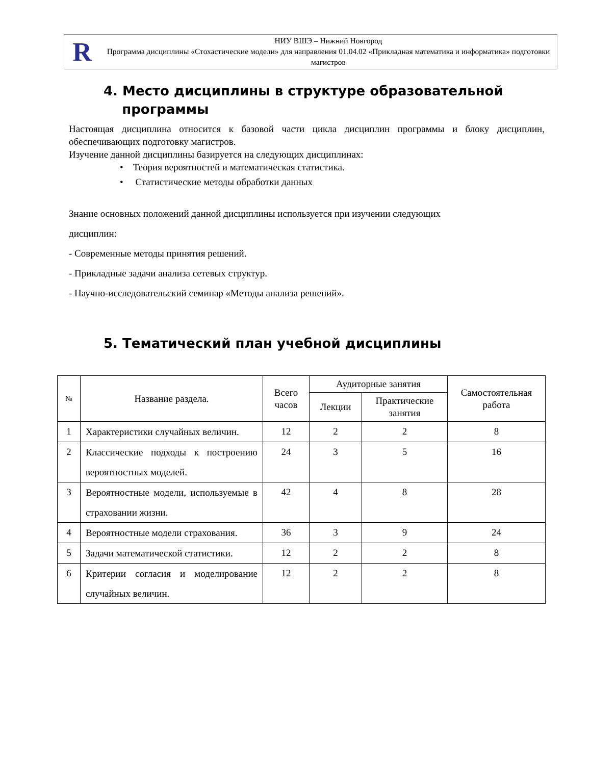R
НИУ ВШЭ – Нижний Новгород
Программа дисциплины «Стохастические модели» для направления 01.04.02 «Прикладная математика и информатика» подготовки магистров
4. Место дисциплины в структуре образовательной
программы
Настоящая дисциплина относится к базовой части цикла дисциплин программы и блоку дисциплин, обеспечивающих подготовку магистров.
Изучение данной дисциплины базируется на следующих дисциплинах:
• Теория вероятностей и математическая статистика.
• Статистические методы обработки данных
Знание основных положений данной дисциплины используется при изучении следующих
дисциплин:
- Современные методы принятия решений.
- Прикладные задачи анализа сетевых структур.
- Научно-исследовательский семинар «Методы анализа решений».
5. Тематический план учебной дисциплины
| № | Название раздела. | Всего часов | Аудиторные занятия | | Самостоятельная работа |
| --- | --- | --- | --- | --- | --- |
| | | | Лекции | Практические занятия | |
| 1 | Характеристики случайных величин. | 12 | 2 | 2 | 8 |
| 2 | Классические подходы к построению вероятностных моделей. | 24 | 3 | 5 | 16 |
| 3 | Вероятностные модели, используемые в страховании жизни. | 42 | 4 | 8 | 28 |
| 4 | Вероятностные модели страхования. | 36 | 3 | 9 | 24 |
| 5 | Задачи математической статистики. | 12 | 2 | 2 | 8 |
| 6 | Критерии согласия и моделирование случайных величин. | 12 | 2 | 2 | 8 |